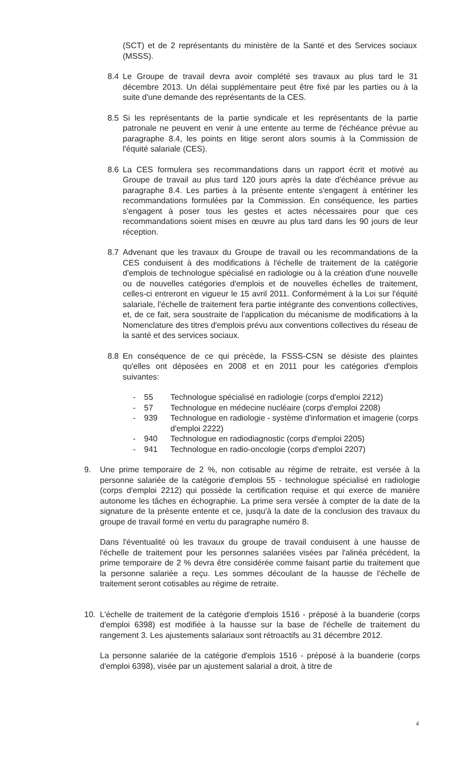(SCT) et de 2 représentants du ministère de la Santé et des Services sociaux (MSSS).
8.4 Le Groupe de travail devra avoir complété ses travaux au plus tard le 31 décembre 2013. Un délai supplémentaire peut être fixé par les parties ou à la suite d'une demande des représentants de la CES.
8.5 Si les représentants de la partie syndicale et les représentants de la partie patronale ne peuvent en venir à une entente au terme de l'échéance prévue au paragraphe 8.4, les points en litige seront alors soumis à la Commission de l'équité salariale (CES).
8.6 La CES formulera ses recommandations dans un rapport écrit et motivé au Groupe de travail au plus tard 120 jours après la date d'échéance prévue au paragraphe 8.4. Les parties à la présente entente s'engagent à entériner les recommandations formulées par la Commission. En conséquence, les parties s'engagent à poser tous les gestes et actes nécessaires pour que ces recommandations soient mises en œuvre au plus tard dans les 90 jours de leur réception.
8.7 Advenant que les travaux du Groupe de travail ou les recommandations de la CES conduisent à des modifications à l'échelle de traitement de la catégorie d'emplois de technologue spécialisé en radiologie ou à la création d'une nouvelle ou de nouvelles catégories d'emplois et de nouvelles échelles de traitement, celles-ci entreront en vigueur le 15 avril 2011. Conformément à la Loi sur l'équité salariale, l'échelle de traitement fera partie intégrante des conventions collectives, et, de ce fait, sera soustraite de l'application du mécanisme de modifications à la Nomenclature des titres d'emplois prévu aux conventions collectives du réseau de la santé et des services sociaux.
8.8 En conséquence de ce qui précède, la FSSS-CSN se désiste des plaintes qu'elles ont déposées en 2008 et en 2011 pour les catégories d'emplois suivantes:
- 55 Technologue spécialisé en radiologie (corps d'emploi 2212)
- 57 Technologue en médecine nucléaire (corps d'emploi 2208)
- 939 Technologue en radiologie - système d'information et imagerie (corps d'emploi 2222)
- 940 Technologue en radiodiagnostic (corps d'emploi 2205)
- 941 Technologue en radio-oncologie (corps d'emploi 2207)
9. Une prime temporaire de 2 %, non cotisable au régime de retraite, est versée à la personne salariée de la catégorie d'emplois 55 - technologue spécialisé en radiologie (corps d'emploi 2212) qui possède la certification requise et qui exerce de manière autonome les tâches en échographie. La prime sera versée à compter de la date de la signature de la présente entente et ce, jusqu'à la date de la conclusion des travaux du groupe de travail formé en vertu du paragraphe numéro 8.
Dans l'éventualité où les travaux du groupe de travail conduisent à une hausse de l'échelle de traitement pour les personnes salariées visées par l'alinéa précédent, la prime temporaire de 2 % devra être considérée comme faisant partie du traitement que la personne salariée a reçu. Les sommes découlant de la hausse de l'échelle de traitement seront cotisables au régime de retraite.
10. L'échelle de traitement de la catégorie d'emplois 1516 - préposé à la buanderie (corps d'emploi 6398) est modifiée à la hausse sur la base de l'échelle de traitement du rangement 3. Les ajustements salariaux sont rétroactifs au 31 décembre 2012.
La personne salariée de la catégorie d'emplois 1516 - préposé à la buanderie (corps d'emploi 6398), visée par un ajustement salarial a droit, à titre de
4